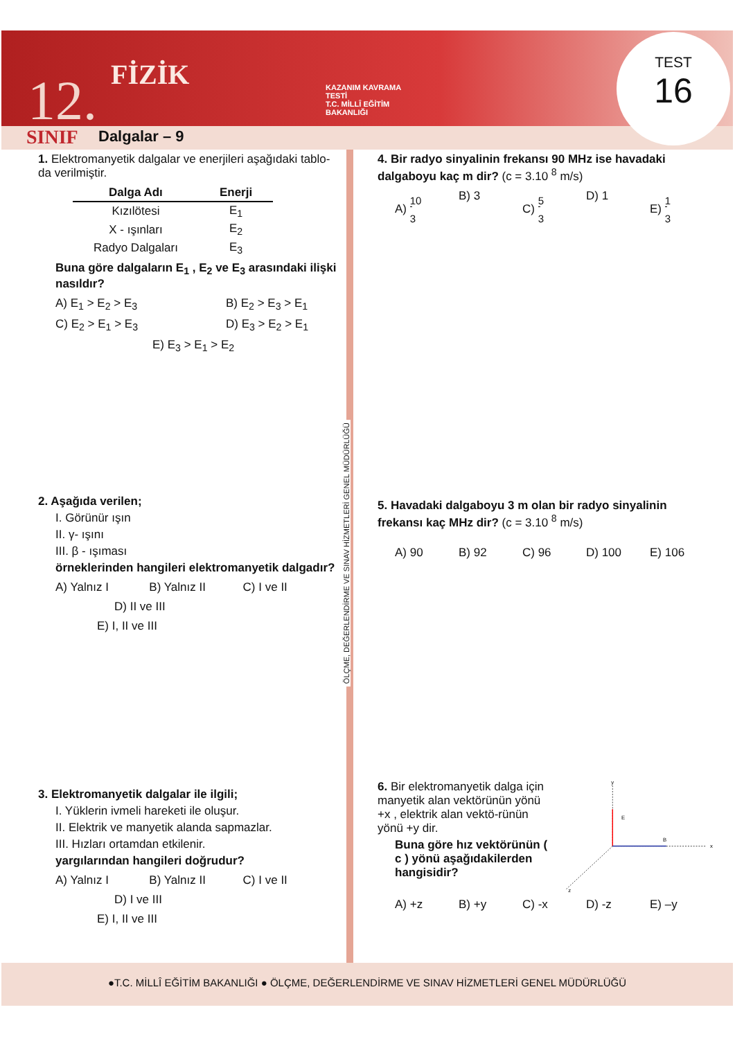12. FİZİK
SINIF Dalgalar – 9
KAZANIM KAVRAMA TESTİ
T.C. MİLLÎ EĞİTİM BAKANLIĞI
TEST
16
1. Elektromanyetik dalgalar ve enerjileri aşağıdaki tablo-da verilmiştir.
| Dalga Adı | Enerji |
| --- | --- |
| Kızılötesi | E<sub>1</sub> |
| X - ışınları | E<sub>2</sub> |
| Radyo Dalgaları | E<sub>3</sub> |
Buna göre dalgaların E<sub>1</sub> , E<sub>2</sub> ve E<sub>3</sub> arasındaki ilişki nasıldır?
A) E<sub>1</sub> > E<sub>2</sub> > E<sub>3</sub> B) E<sub>2</sub> > E<sub>3</sub> > E<sub>1</sub> C) E<sub>2</sub> > E<sub>1</sub> > E<sub>3</sub> D) E<sub>3</sub> > E<sub>2</sub> > E<sub>1</sub> E) E<sub>3</sub> > E<sub>1</sub> > E<sub>2</sub>
2. Aşağıda verilen;
I. Görünür ışın
II. γ- ışını
III. β - ışıması
örneklerinden hangileri elektromanyetik dalgadır?
A) Yalnız I B) Yalnız II C) I ve II D) II ve III E) I, II ve III
3. Elektromanyetik dalgalar ile ilgili;
I. Yüklerin ivmeli hareketi ile oluşur.
II. Elektrik ve manyetik alanda sapmazlar.
III. Hızları ortamdan etkilenir.
yargılarından hangileri doğrudur?
A) Yalnız I B) Yalnız II C) I ve II D) I ve III E) I, II ve III
ÖLÇME, DEĞERLENDİRME VE SINAV HİZMETLERİ GENEL MÜDÜRLÜĞÜ
4. Bir radyo sinyalinin frekansı 90 MHz ise havadaki dalgaboyu kaç m dir? (c = 3.10 <sup>8</sup> m/s)
A) 10 3 B) 3 C) 5 3 D) 1 E) 1 3
5. Havadaki dalgaboyu 3 m olan bir radyo sinyalinin frekansı kaç MHz dir? (c = 3.10 <sup>8</sup> m/s)
A) 90 B) 92 C) 96 D) 100 E) 106
6. Bir elektromanyetik dalga için manyetik alan vektörünün yönü +x , elektrik alan vektö-rünün yönü +y dir.
Buna göre hız vektörünün ( c ) yönü aşağıdakilerden hangisidir?
y
E
B
x
z
A) +z B) +y C) -x D) -z E) –y
●T.C. MİLLÎ EĞİTİM BAKANLIĞI ● ÖLÇME, DEĞERLENDİRME VE SINAV HİZMETLERİ GENEL MÜDÜRLÜĞÜ